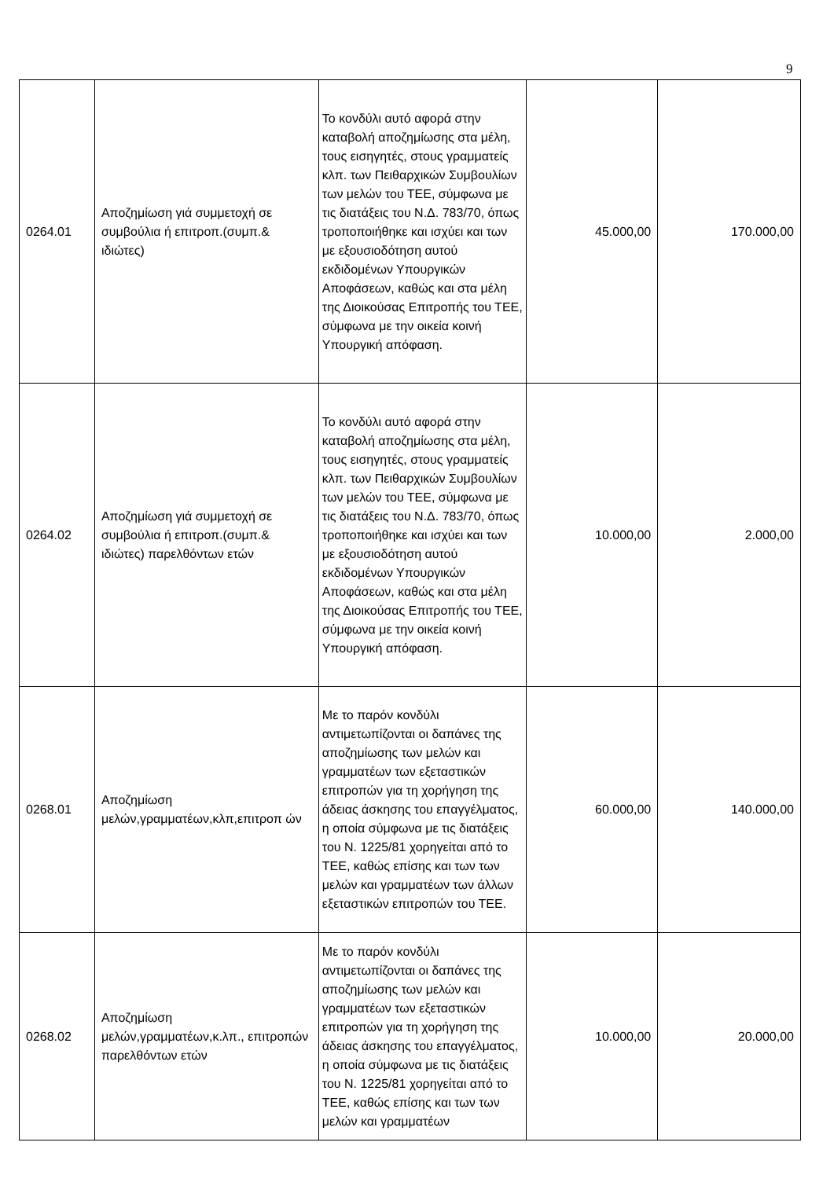9
| 0264.01 | Αποζημίωση γιά συμμετοχή σε συμβούλια ή επιτροπ.(συμπ.& ιδιώτες) | Το κονδύλι αυτό αφορά στην καταβολή αποζημίωσης στα μέλη, τους εισηγητές, στους γραμματείς κλπ. των Πειθαρχικών Συμβουλίων των μελών του ΤΕΕ, σύμφωνα με τις διατάξεις του Ν.Δ. 783/70, όπως τροποποιήθηκε και ισχύει και των με εξουσιοδότηση αυτού εκδιδομένων Υπουργικών Αποφάσεων, καθώς και στα μέλη της Διοικούσας Επιτροπής του ΤΕΕ, σύμφωνα με την οικεία κοινή Υπουργική απόφαση. | 45.000,00 | 170.000,00 |
| 0264.02 | Αποζημίωση γιά συμμετοχή σε συμβούλια ή επιτροπ.(συμπ.& ιδιώτες) παρελθόντων ετών | Το κονδύλι αυτό αφορά στην καταβολή αποζημίωσης στα μέλη, τους εισηγητές, στους γραμματείς κλπ. των Πειθαρχικών Συμβουλίων των μελών του ΤΕΕ, σύμφωνα με τις διατάξεις του Ν.Δ. 783/70, όπως τροποποιήθηκε και ισχύει και των με εξουσιοδότηση αυτού εκδιδομένων Υπουργικών Αποφάσεων, καθώς και στα μέλη της Διοικούσας Επιτροπής του ΤΕΕ, σύμφωνα με την οικεία κοινή Υπουργική απόφαση. | 10.000,00 | 2.000,00 |
| 0268.01 | Αποζημίωση μελών,γραμματέων,κλπ,επιτροπ ών | Με το παρόν κονδύλι αντιμετωπίζονται οι δαπάνες της αποζημίωσης των μελών και γραμματέων των εξεταστικών επιτροπών για τη χορήγηση της άδειας άσκησης του επαγγέλματος, η οποία σύμφωνα με τις διατάξεις του Ν. 1225/81 χορηγείται από το ΤΕΕ, καθώς επίσης και των των μελών και γραμματέων των άλλων εξεταστικών επιτροπών του ΤΕΕ. | 60.000,00 | 140.000,00 |
| 0268.02 | Αποζημίωση μελών,γραμματέων,κ.λπ., επιτροπών παρελθόντων ετών | Με το παρόν κονδύλι αντιμετωπίζονται οι δαπάνες της αποζημίωσης των μελών και γραμματέων των εξεταστικών επιτροπών για τη χορήγηση της άδειας άσκησης του επαγγέλματος, η οποία σύμφωνα με τις διατάξεις του Ν. 1225/81 χορηγείται από το ΤΕΕ, καθώς επίσης και των των μελών και γραμματέων | 10.000,00 | 20.000,00 |